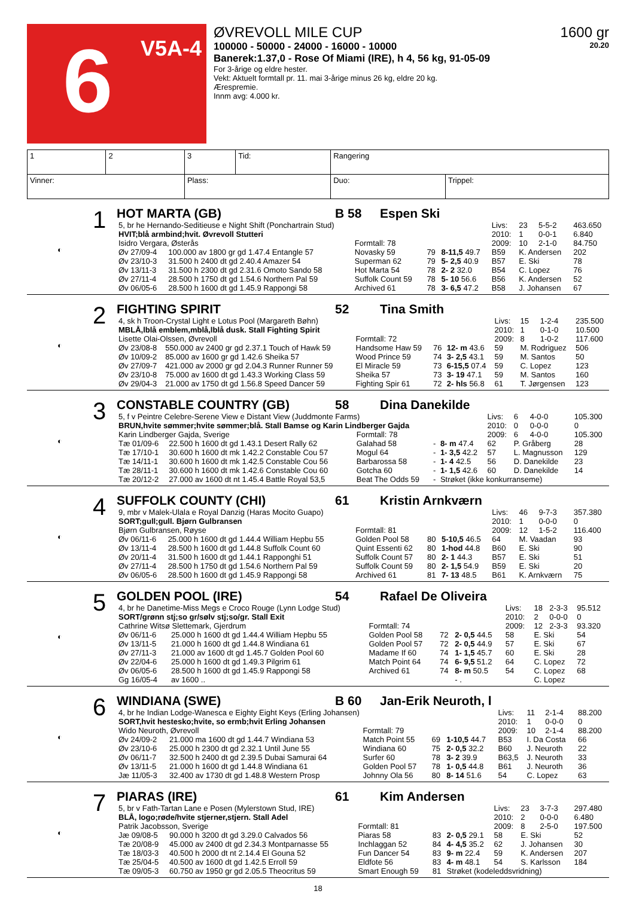V5A-4
6
ØVREVOLL MILE CUP
100000 - 50000 - 24000 - 16000 - 10000
Banerek:1.37,0 - Rose Of Miami (IRE), h 4, 56 kg, 91-05-09
For 3-årige og eldre hester.
Vekt: Aktuelt formtall pr. 11. mai 3-årige minus 26 kg, eldre 20 kg.
Ærespremie.
Innm avg: 4.000 kr.
1600 gr
20.20
| 1 | 2 | 3 | Tid: | Rangering | |
| Vinner: | | Plass: | | Duo: | Trippel: |
◐
1
HOT MARTA (GB) B 58 Espen Ski
| 5, br he Hernando-Seditieuse e Night Shift (Ponchartrain Stud) | | | | | Livs: | 23 | 5-5-2 | 463.650 |
| HVIT;blå armbind;hvit. Øvrevoll Stutteri | | | | | 2010: | 1 | 0-0-1 | 6.840 |
| Isidro Vergara, Østerås | | Formtall: 78 | | | 2009: | 10 | 2-1-0 | 84.750 |
| Øv 27/09-4 | 100.000 av 1800 gr gd 1.47.4 Entangle 57 | Novasky 59 | 79 | 8-11,5 49.7 | B59 | K. Andersen | | 202 |
| Øv 23/10-3 | 31.500 h 2400 dt gd 2.40.4 Amazer 54 | Superman 62 | 79 | 5- 2,5 40.9 | B57 | E. Ski | | 78 |
| Øv 13/11-3 | 31.500 h 2300 dt gd 2.31.6 Omoto Sando 58 | Hot Marta 54 | 78 | 2- 2 32.0 | B54 | C. Lopez | | 76 |
| Øv 27/11-4 | 28.500 h 1750 dt gd 1.54.6 Northern Pal 59 | Suffolk Count 59 | 78 | 5- 10 56.6 | B56 | K. Andersen | | 52 |
| Øv 06/05-6 | 28.500 h 1600 dt gd 1.45.9 Rappongi 58 | Archived 61 | 78 | 3- 6,5 47.2 | B58 | J. Johansen | | 67 |
◐
2
FIGHTING SPIRIT 52 Tina Smith
| 4, sk h Troon-Crystal Light e Lotus Pool (Margareth Bøhn) | | | | | Livs: | 15 | 1-2-4 | 235.500 |
| MBLÅ,lblå emblem,mblå,lblå dusk. Stall Fighting Spirit | | | | | 2010: | 1 | 0-1-0 | 10.500 |
| Lisette Olai-Olssen, Øvrevoll | | Formtall: 72 | | | 2009: | 8 | 1-0-2 | 117.600 |
| Øv 23/08-8 | 550.000 av 2400 gr gd 2.37.1 Touch of Hawk 59 | Handsome Haw 59 | 76 | 12- m 43.6 | 59 | M. Rodriguez | | 506 |
| Øv 10/09-2 | 85.000 av 1600 gr gd 1.42.6 Sheika 57 | Wood Prince 59 | 74 | 3- 2,5 43.1 | 59 | M. Santos | | 50 |
| Øv 27/09-7 | 421.000 av 2000 gr gd 2.04.3 Runner Runner 59 | El Miracle 59 | 73 | 6-15,5 07.4 | 59 | C. Lopez | | 123 |
| Øv 23/10-8 | 75.000 av 1600 dt gd 1.43.3 Working Class 59 | Sheika 57 | 73 | 3- 19 47.1 | 59 | M. Santos | | 160 |
| Øv 29/04-3 | 21.000 av 1750 dt gd 1.56.8 Speed Dancer 59 | Fighting Spir 61 | 72 | 2- hls 56.8 | 61 | T. Jørgensen | | 123 |
◐
3
CONSTABLE COUNTRY (GB) 58 Dina Danekilde
| 5, f v Peintre Celebre-Serene View e Distant View (Juddmonte Farms) | | | | | Livs: | 6 | 4-0-0 | 105.300 |
| BRUN,hvite sømmer;hvite sømmer;blå. Stall Bamse og Karin Lindberger Gajda | | | | | 2010: | 0 | 0-0-0 | 0 |
| Karin Lindberger Gajda, Sverige | | Formtall: 78 | | | 2009: | 6 | 4-0-0 | 105.300 |
| Tæ 01/09-6 | 22.500 h 1600 dt gd 1.43.1 Desert Rally 62 | Galahad 58 | - | 8- m 47.4 | 62 | P. Gråberg | | 28 |
| Tæ 17/10-1 | 30.600 h 1600 dt mk 1.42.2 Constable Cou 57 | Mogul 64 | - | 1- 3,5 42.2 | 57 | L. Magnusson | | 129 |
| Tæ 14/11-1 | 30.600 h 1600 dt mk 1.42.5 Constable Cou 56 | Barbarossa 58 | - | 1- 4 42.5 | 56 | D. Danekilde | | 23 |
| Tæ 28/11-1 | 30.600 h 1600 dt mk 1.42.6 Constable Cou 60 | Gotcha 60 | - | 1- 1,5 42.6 | 60 | D. Danekilde | | 14 |
| Tæ 20/12-2 | 27.000 av 1600 dt nt 1.45.4 Battle Royal 53,5 | Beat The Odds 59 | - | Strøket (ikke konkurranseme) | | | | |
◐
4
SUFFOLK COUNTY (CHI) 61 Kristin Arnkværn
| 9, mbr v Malek-Ulala e Royal Danzig (Haras Mocito Guapo) | | | | | Livs: | 46 | 9-7-3 | 357.380 |
| SORT;gull;gull. Bjørn Gulbransen | | | | | 2010: | 1 | 0-0-0 | 0 |
| Bjørn Gulbransen, Røyse | | Formtall: 81 | | | 2009: | 12 | 1-5-2 | 116.400 |
| Øv 06/11-6 | 25.000 h 1600 dt gd 1.44.4 William Hepbu 55 | Golden Pool 58 | 80 | 5-10,5 46.5 | 64 | M. Vaadan | | 93 |
| Øv 13/11-4 | 28.500 h 1600 dt gd 1.44.8 Suffolk Count 60 | Quint Essenti 62 | 80 | 1-hod 44.8 | B60 | E. Ski | | 90 |
| Øv 20/11-4 | 31.500 h 1600 dt gd 1.44.1 Rapponghi 51 | Suffolk Count 57 | 80 | 2- 1 44.3 | B57 | E. Ski | | 51 |
| Øv 27/11-4 | 28.500 h 1750 dt gd 1.54.6 Northern Pal 59 | Suffolk Count 59 | 80 | 2- 1,5 54.9 | B59 | E. Ski | | 20 |
| Øv 06/05-6 | 28.500 h 1600 dt gd 1.45.9 Rappongi 58 | Archived 61 | 81 | 7- 13 48.5 | B61 | K. Arnkværn | | 75 |
◐
5
GOLDEN POOL (IRE) 54 Rafael De Oliveira
| 4, br he Danetime-Miss Megs e Croco Rouge (Lynn Lodge Stud) | | | | | Livs: | 18 | 2-3-3 | 95.512 |
| SORT/grønn stj;so gr/sølv stj;so/gr. Stall Exit | | | | | 2010: | 2 | 0-0-0 | 0 |
| Cathrine Witsø Slettemark, Gjerdrum | | Formtall: 74 | | | 2009: | 12 | 2-3-3 | 93.320 |
| Øv 06/11-6 | 25.000 h 1600 dt gd 1.44.4 William Hepbu 55 | Golden Pool 58 | 72 | 2- 0,5 44.5 | 58 | E. Ski | | 54 |
| Øv 13/11-5 | 21.000 h 1600 dt gd 1.44.8 Windiana 61 | Golden Pool 57 | 72 | 2- 0,5 44.9 | 57 | E. Ski | | 67 |
| Øv 27/11-3 | 21.000 av 1600 dt gd 1.45.7 Golden Pool 60 | Madame If 60 | 74 | 1- 1,5 45.7 | 60 | E. Ski | | 28 |
| Øv 22/04-6 | 25.000 h 1600 dt gd 1.49.3 Pilgrim 61 | Match Point 64 | 74 | 6- 9,5 51.2 | 64 | C. Lopez | | 72 |
| Øv 06/05-6 | 28.500 h 1600 dt gd 1.45.9 Rappongi 58 | Archived 61 | 74 | 8- m 50.5 | 54 | C. Lopez | | 68 |
| Gg 16/05-4 | av 1600 .. | | | - . | | C. Lopez | | |
◐
6
WINDIANA (SWE) B 60 Jan-Erik Neuroth, l
| 4, br he Indian Lodge-Wanesca e Eighty Eight Keys (Erling Johansen) | | | | | Livs: | 11 | 2-1-4 | 88.200 |
| SORT,hvit hestesko;hvite, so ermb;hvit Erling Johansen | | | | | 2010: | 1 | 0-0-0 | 0 |
| Wido Neuroth, Øvrevoll | | Formtall: 79 | | | 2009: | 10 | 2-1-4 | 88.200 |
| Øv 24/09-2 | 21.000 ma 1600 dt gd 1.44.7 Windiana 53 | Match Point 55 | 69 | 1-10,5 44.7 | B53 | I. Da Costa | | 66 |
| Øv 23/10-6 | 25.000 h 2300 dt gd 2.32.1 Until June 55 | Windiana 60 | 75 | 2- 0,5 32.2 | B60 | J. Neuroth | | 22 |
| Øv 06/11-7 | 32.500 h 2400 dt gd 2.39.5 Dubai Samurai 64 | Surfer 60 | 78 | 3- 2 39.9 | B63,5 | J. Neuroth | | 33 |
| Øv 13/11-5 | 21.000 h 1600 dt gd 1.44.8 Windiana 61 | Golden Pool 57 | 78 | 1- 0,5 44.8 | B61 | J. Neuroth | | 36 |
| Jæ 11/05-3 | 32.400 av 1730 dt gd 1.48.8 Western Prosp | Johnny Ola 56 | 80 | 8- 14 51.6 | 54 | C. Lopez | | 63 |
◐
7
PIARAS (IRE) 61 Kim Andersen
| 5, br v Fath-Tartan Lane e Posen (Mylerstown Stud, IRE) | | | | | Livs: | 23 | 3-7-3 | 297.480 |
| BLÅ, logo;røde/hvite stjerner,stjern. Stall Adel | | | | | 2010: | 2 | 0-0-0 | 6.480 |
| Patrik Jacobsson, Sverige | | Formtall: 81 | | | 2009: | 8 | 2-5-0 | 197.500 |
| Jæ 09/08-5 | 90.000 h 3200 dt gd 3.29.0 Calvados 56 | Piaras 58 | 83 | 2- 0,5 29.1 | 58 | E. Ski | | 52 |
| Tæ 20/08-9 | 45.000 av 2400 dt gd 2.34.3 Montparnasse 55 | Inchlaggan 52 | 84 | 4- 4,5 35.2 | 62 | J. Johansen | | 30 |
| Tæ 18/03-3 | 40.500 h 2000 dt nt 2.14.4 El Gouna 52 | Fun Dancer 54 | 83 | 9- m 22.4 | 59 | K. Andersen | | 207 |
| Tæ 25/04-5 | 40.500 av 1600 dt gd 1.42.5 Erroll 59 | Eldfote 56 | 83 | 4- m 48.1 | 54 | S. Karlsson | | 184 |
| Tæ 09/05-3 | 60.750 av 1950 gr gd 2.05.5 Theocritus 59 | Smart Enough 59 | 81 | Strøket (kodeleddsvridning) | | | | |
18